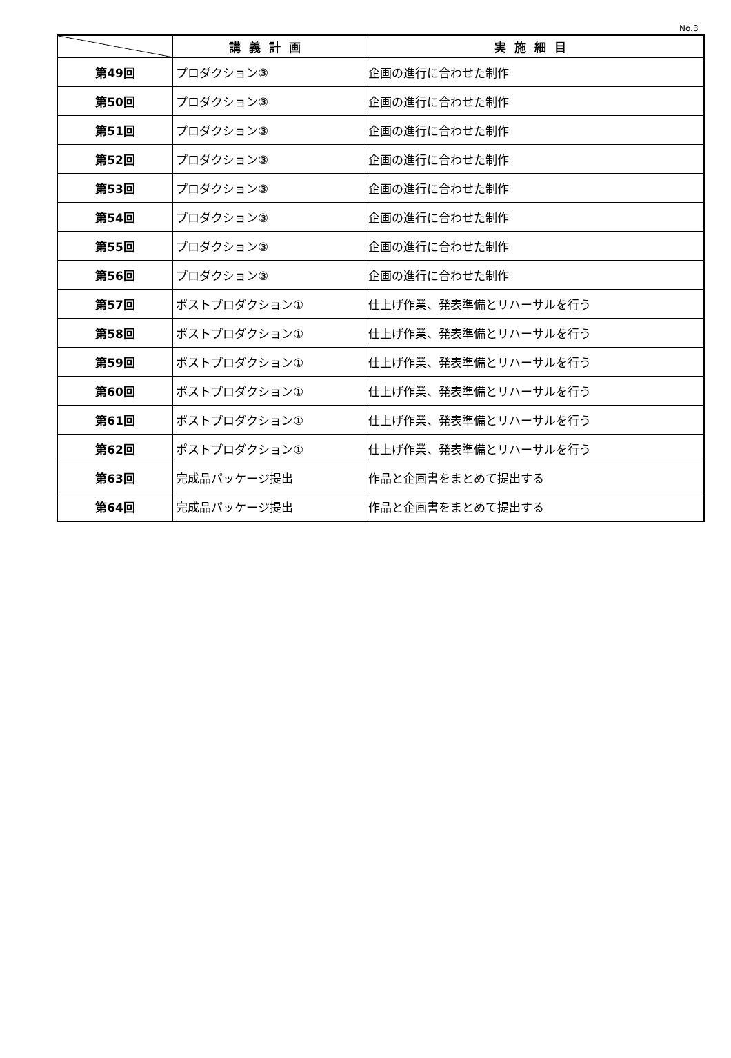No.3
| | 講義計画 | 実施細目 |
| --- | --- | --- |
| 第49回 | プロダクション③ | 企画の進行に合わせた制作 |
| 第50回 | プロダクション③ | 企画の進行に合わせた制作 |
| 第51回 | プロダクション③ | 企画の進行に合わせた制作 |
| 第52回 | プロダクション③ | 企画の進行に合わせた制作 |
| 第53回 | プロダクション③ | 企画の進行に合わせた制作 |
| 第54回 | プロダクション③ | 企画の進行に合わせた制作 |
| 第55回 | プロダクション③ | 企画の進行に合わせた制作 |
| 第56回 | プロダクション③ | 企画の進行に合わせた制作 |
| 第57回 | ポストプロダクション① | 仕上げ作業、発表準備とリハーサルを行う |
| 第58回 | ポストプロダクション① | 仕上げ作業、発表準備とリハーサルを行う |
| 第59回 | ポストプロダクション① | 仕上げ作業、発表準備とリハーサルを行う |
| 第60回 | ポストプロダクション① | 仕上げ作業、発表準備とリハーサルを行う |
| 第61回 | ポストプロダクション① | 仕上げ作業、発表準備とリハーサルを行う |
| 第62回 | ポストプロダクション① | 仕上げ作業、発表準備とリハーサルを行う |
| 第63回 | 完成品パッケージ提出 | 作品と企画書をまとめて提出する |
| 第64回 | 完成品パッケージ提出 | 作品と企画書をまとめて提出する |